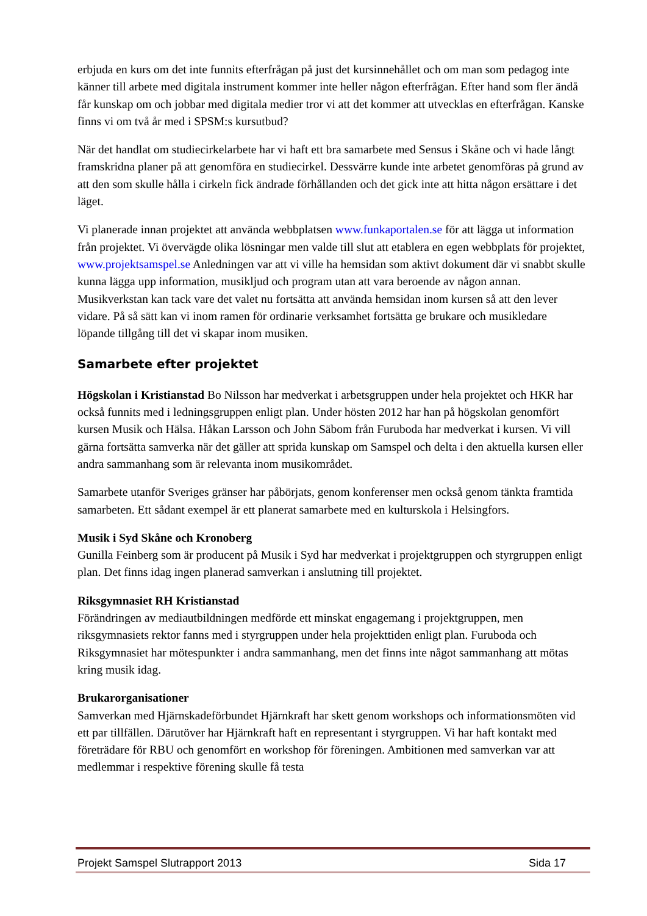erbjuda en kurs om det inte funnits efterfrågan på just det kursinnehållet och om man som pedagog inte känner till arbete med digitala instrument kommer inte heller någon efterfrågan. Efter hand som fler ändå får kunskap om och jobbar med digitala medier tror vi att det kommer att utvecklas en efterfrågan. Kanske finns vi om två år med i SPSM:s kursutbud?
När det handlat om studiecirkelarbete har vi haft ett bra samarbete med Sensus i Skåne och vi hade långt framskridna planer på att genomföra en studiecirkel. Dessvärre kunde inte arbetet genomföras på grund av att den som skulle hålla i cirkeln fick ändrade förhållanden och det gick inte att hitta någon ersättare i det läget.
Vi planerade innan projektet att använda webbplatsen www.funkaportalen.se för att lägga ut information från projektet. Vi övervägde olika lösningar men valde till slut att etablera en egen webbplats för projektet, www.projektsamspel.se Anledningen var att vi ville ha hemsidan som aktivt dokument där vi snabbt skulle kunna lägga upp information, musikljud och program utan att vara beroende av någon annan. Musikverkstan kan tack vare det valet nu fortsätta att använda hemsidan inom kursen så att den lever vidare. På så sätt kan vi inom ramen för ordinarie verksamhet fortsätta ge brukare och musikledare löpande tillgång till det vi skapar inom musiken.
Samarbete efter projektet
Högskolan i Kristianstad Bo Nilsson har medverkat i arbetsgruppen under hela projektet och HKR har också funnits med i ledningsgruppen enligt plan. Under hösten 2012 har han på högskolan genomfört kursen Musik och Hälsa. Håkan Larsson och John Säbom från Furuboda har medverkat i kursen. Vi vill gärna fortsätta samverka när det gäller att sprida kunskap om Samspel och delta i den aktuella kursen eller andra sammanhang som är relevanta inom musikområdet.
Samarbete utanför Sveriges gränser har påbörjats, genom konferenser men också genom tänkta framtida samarbeten. Ett sådant exempel är ett planerat samarbete med en kulturskola i Helsingfors.
Musik i Syd Skåne och Kronoberg
Gunilla Feinberg som är producent på Musik i Syd har medverkat i projektgruppen och styrgruppen enligt plan. Det finns idag ingen planerad samverkan i anslutning till projektet.
Riksgymnasiet RH Kristianstad
Förändringen av mediautbildningen medförde ett minskat engagemang i projektgruppen, men riksgymnasiets rektor fanns med i styrgruppen under hela projekttiden enligt plan. Furuboda och Riksgymnasiet har mötespunkter i andra sammanhang, men det finns inte något sammanhang att mötas kring musik idag.
Brukarorganisationer
Samverkan med Hjärnskadeförbundet Hjärnkraft har skett genom workshops och informationsmöten vid ett par tillfällen. Därutöver har Hjärnkraft haft en representant i styrgruppen. Vi har haft kontakt med företrädare för RBU och genomfört en workshop för föreningen. Ambitionen med samverkan var att medlemmar i respektive förening skulle få testa
Projekt Samspel Slutrapport 2013 Sida 17